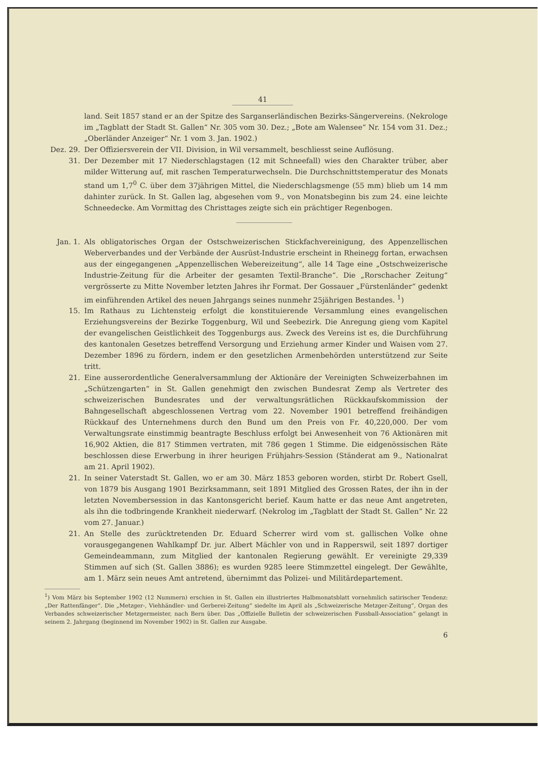41
land. Seit 1857 stand er an der Spitze des Sarganserländischen Bezirks-Sängervereins. (Nekrologe im „Tagblatt der Stadt St. Gallen“ Nr. 305 vom 30. Dez.; „Bote am Walensee“ Nr. 154 vom 31. Dez.; „Oberländer Anzeiger“ Nr. 1 vom 3. Jan. 1902.)
Dez. 29. Der Offiziersverein der VII. Division, in Wil versammelt, beschliesst seine Auflösung.
31. Der Dezember mit 17 Niederschlagstagen (12 mit Schneefall) wies den Charakter trüber, aber milder Witterung auf, mit raschen Temperaturwechseln. Die Durchschnittstemperatur des Monats stand um 1,7<sup>0</sup> C. über dem 37jährigen Mittel, die Niederschlagsmenge (55 mm) blieb um 14 mm dahinter zurück. In St. Gallen lag, abgesehen vom 9., von Monatsbeginn bis zum 24. eine leichte Schneedecke. Am Vormittag des Christtages zeigte sich ein prächtiger Regenbogen.
Jan. 1. Als obligatorisches Organ der Ostschweizerischen Stickfachvereinigung, des Appenzellischen Weberverbandes und der Verbände der Ausrüst-Industrie erscheint in Rheinegg fortan, erwachsen aus der eingegangenen „Appenzellischen Webereizeitung“, alle 14 Tage eine „Ostschweizerische Industrie-Zeitung für die Arbeiter der gesamten Textil-Branche“. Die „Rorschacher Zeitung“ vergrösserte zu Mitte November letzten Jahres ihr Format. Der Gossauer „Fürstenländer“ gedenkt im einführenden Artikel des neuen Jahrgangs seines nunmehr 25jährigen Bestandes. <sup>1</sup>)
15. Im Rathaus zu Lichtensteig erfolgt die konstituierende Versammlung eines evangelischen Erziehungsvereins der Bezirke Toggenburg, Wil und Seebezirk. Die Anregung gieng vom Kapitel der evangelischen Geistlichkeit des Toggenburgs aus. Zweck des Vereins ist es, die Durchführung des kantonalen Gesetzes betreffend Versorgung und Erziehung armer Kinder und Waisen vom 27. Dezember 1896 zu fördern, indem er den gesetzlichen Armenbehörden unterstützend zur Seite tritt.
21. Eine ausserordentliche Generalversammlung der Aktionäre der Vereinigten Schweizerbahnen im „Schützengarten“ in St. Gallen genehmigt den zwischen Bundesrat Zemp als Vertreter des schweizerischen Bundesrates und der verwaltungsrätlichen Rückkaufskommission der Bahngesellschaft abgeschlossenen Vertrag vom 22. November 1901 betreffend freihändigen Rückkauf des Unternehmens durch den Bund um den Preis von Fr. 40,220,000. Der vom Verwaltungsrate einstimmig beantragte Beschluss erfolgt bei Anwesenheit von 76 Aktionären mit 16,902 Aktien, die 817 Stimmen vertraten, mit 786 gegen 1 Stimme. Die eidgenössischen Räte beschlossen diese Erwerbung in ihrer heurigen Frühjahrs-Session (Ständerat am 9., Nationalrat am 21. April 1902).
21. In seiner Vaterstadt St. Gallen, wo er am 30. März 1853 geboren worden, stirbt Dr. Robert Gsell, von 1879 bis Ausgang 1901 Bezirksammann, seit 1891 Mitglied des Grossen Rates, der ihn in der letzten Novembersession in das Kantonsgericht berief. Kaum hatte er das neue Amt angetreten, als ihn die todbringende Krankheit niederwarf. (Nekrolog im „Tagblatt der Stadt St. Gallen“ Nr. 22 vom 27. Januar.)
21. An Stelle des zurücktretenden Dr. Eduard Scherrer wird vom st. gallischen Volke ohne vorausgegangenen Wahlkampf Dr. jur. Albert Mächler von und in Rapperswil, seit 1897 dortiger Gemeindeammann, zum Mitglied der kantonalen Regierung gewählt. Er vereinigte 29,339 Stimmen auf sich (St. Gallen 3886); es wurden 9285 leere Stimmzettel eingelegt. Der Gewählte, am 1. März sein neues Amt antretend, übernimmt das Polizei- und Militärdepartement.
<sup>1</sup>) Vom März bis September 1902 (12 Nummern) erschien in St. Gallen ein illustriertes Halbmonatsblatt vornehmlich satirischer Tendenz: „Der Rattenfänger“. Die „Metzger-, Viehhändler- und Gerberei-Zeitung“ siedelte im April als „Schweizerische Metzger-Zeitung“, Organ des Verbandes schweizerischer Metzgermeister, nach Bern über. Das „Offizielle Bulletin der schweizerischen Fussball-Association“ gelangt in seinem 2. Jahrgang (beginnend im November 1902) in St. Gallen zur Ausgabe.
6